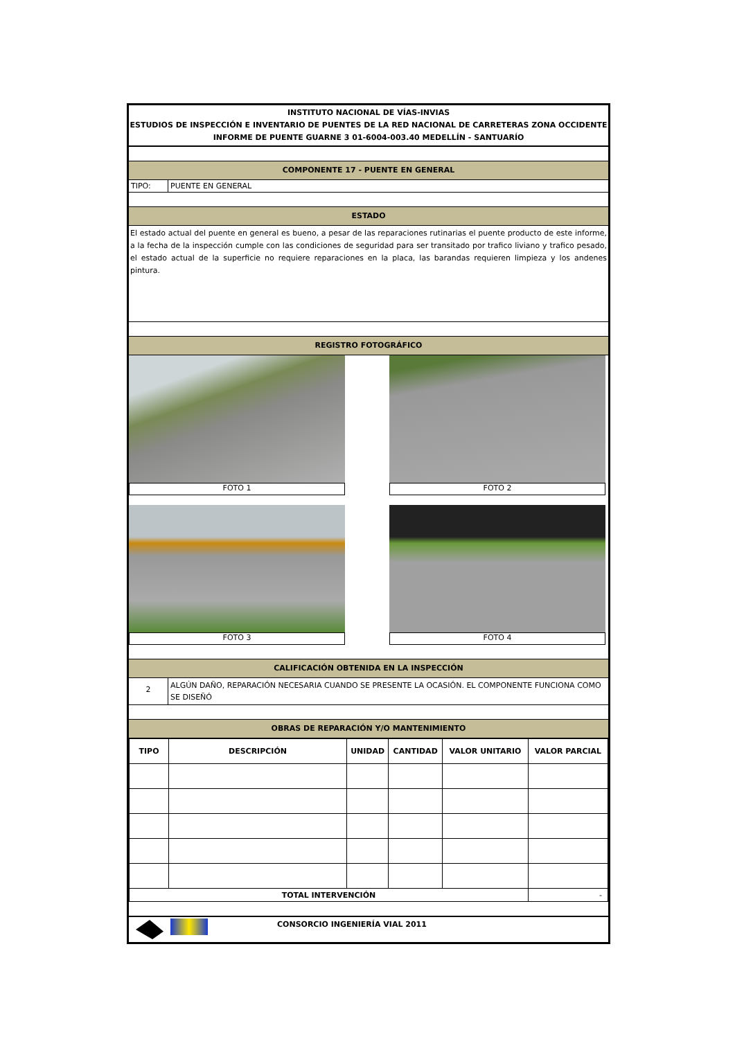INSTITUTO NACIONAL DE VÍAS-INVIAS
ESTUDIOS DE INSPECCIÓN E INVENTARIO DE PUENTES DE LA RED NACIONAL DE CARRETERAS ZONA OCCIDENTE
INFORME DE PUENTE GUARNE 3 01-6004-003.40 MEDELLÍN - SANTUARÍO
COMPONENTE 17 - PUENTE EN GENERAL
TIPO: PUENTE EN GENERAL
ESTADO
El estado actual del puente en general es bueno, a pesar de las reparaciones rutinarias el puente producto de este informe, a la fecha de la inspección cumple con las condiciones de seguridad para ser transitado por trafico liviano y trafico pesado, el estado actual de la superficie no requiere reparaciones en la placa, las barandas requieren limpieza y los andenes pintura.
REGISTRO FOTOGRÁFICO
FOTO 1
FOTO 2
FOTO 3
FOTO 4
CALIFICACIÓN OBTENIDA EN LA INSPECCIÓN
2
ALGÚN DAÑO, REPARACIÓN NECESARIA CUANDO SE PRESENTE LA OCASIÓN. EL COMPONENTE FUNCIONA COMO SE DISEÑÓ
OBRAS DE REPARACIÓN Y/O MANTENIMIENTO
| TIPO | DESCRIPCIÓN | UNIDAD | CANTIDAD | VALOR UNITARIO | VALOR PARCIAL |
| --- | --- | --- | --- | --- | --- |
| TOTAL INTERVENCIÓN | | | | | - |
CONSORCIO INGENIERÍA VIAL 2011